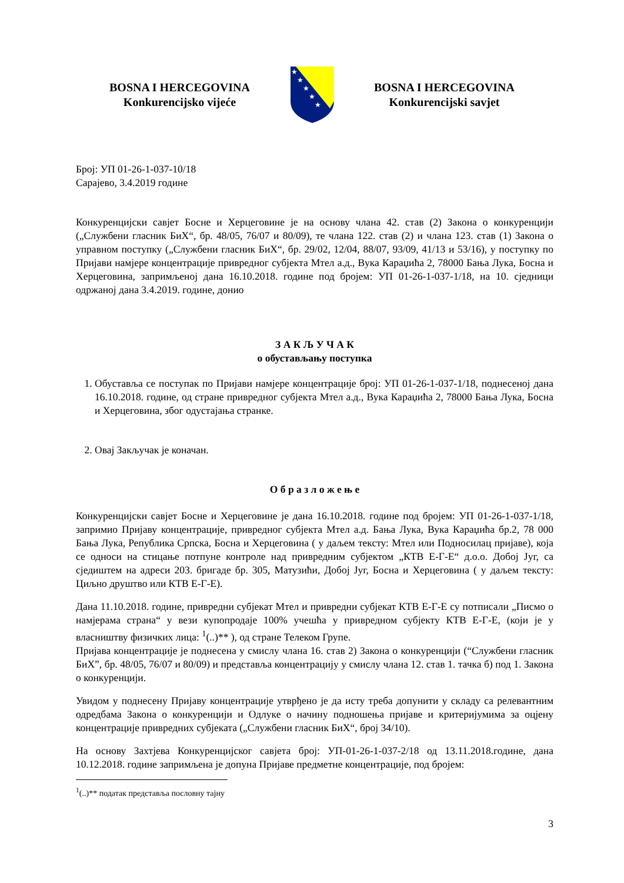BOSNA I HERCEGOVINA
Konkurencijsko vijeće
★
★
★
★
★
BOSNA I HERCEGOVINA
Konkurencijski savjet
Број: УП 01-26-1-037-10/18
Сарајево, 3.4.2019 године
Конкуренцијски савјет Босне и Херцеговине је на основу члана 42. став (2) Закона о конкуренцији („Службени гласник БиХ“, бр. 48/05, 76/07 и 80/09), те члана 122. став (2) и члана 123. став (1) Закона о управном поступку („Службени гласник БиХ“, бр. 29/02, 12/04, 88/07, 93/09, 41/13 и 53/16), у поступку по Пријави намјере концентрације привредног субјекта Мтел а.д., Вука Караџића 2, 78000 Бања Лука, Босна и Херцеговина, запримљеној дана 16.10.2018. године под бројем: УП 01-26-1-037-1/18, на 10. сједници одржаној дана 3.4.2019. године, донио
З А К Љ У Ч А К
о обустављању поступка
1. Обуставља се поступак по Пријави намјере концентрације број: УП 01-26-1-037-1/18, поднесеној дана 16.10.2018. године, од стране привредног субјекта Мтел а.д., Вука Караџића 2, 78000 Бања Лука, Босна и Херцеговина, због одустајања странке.
2. Овај Закључак је коначан.
О б р а з л о ж е њ е
Конкуренцијски савјет Босне и Херцеговине је дана 16.10.2018. године под бројем: УП 01-26-1-037-1/18, запримио Пријаву концентрације, привредног субјекта Мтел а.д. Бања Лука, Вука Караџића бр.2, 78 000 Бања Лука, Република Српска, Босна и Херцеговина ( у даљем тексту: Мтел или Подносилац пријаве), која се односи на стицање потпуне контроле над привредним субјектом „КТВ Е-Г-Е“ д.о.о. Добој Југ, са сједиштем на адреси 203. бригаде бр. 305, Матузићи, Добој Југ, Босна и Херцеговина ( у даљем тексту: Циљно друштво или КТВ Е-Г-Е).
Дана 11.10.2018. године, привредни субјекат Мтел и привредни субјекат КТВ Е-Г-Е су потписали „Писмо о намјерама страна“ у вези купопродаје 100% учешћа у привредном субјекту КТВ Е-Г-Е, (који је у власништву физичких лица: <sup>1</sup>(..)** ), од стране Телеком Групе.
Пријава концентрације је поднесена у смислу члана 16. став 2) Закона о конкуренцији (“Службени гласник БиХ”, бр. 48/05, 76/07 и 80/09) и представља концентрацију у смислу члана 12. став 1. тачка б) под 1. Закона о конкуренцији.
Увидом у поднесену Пријаву концентрације утврђено је да исту треба допунити у складу са релевантним одредбама Закона о конкуренцији и Одлуке о начину подношења пријаве и критеријумима за оцјену концентрације привредних субјеката („Службени гласник БиХ“, број 34/10).
На основу Захтјева Конкуренцијског савјета број: УП-01-26-1-037-2/18 од 13.11.2018.године, дана 10.12.2018. године запримљена је допуна Пријаве предметне концентрације, под бројем:
<sup>1</sup> (..)** податак представља пословну тајну
3